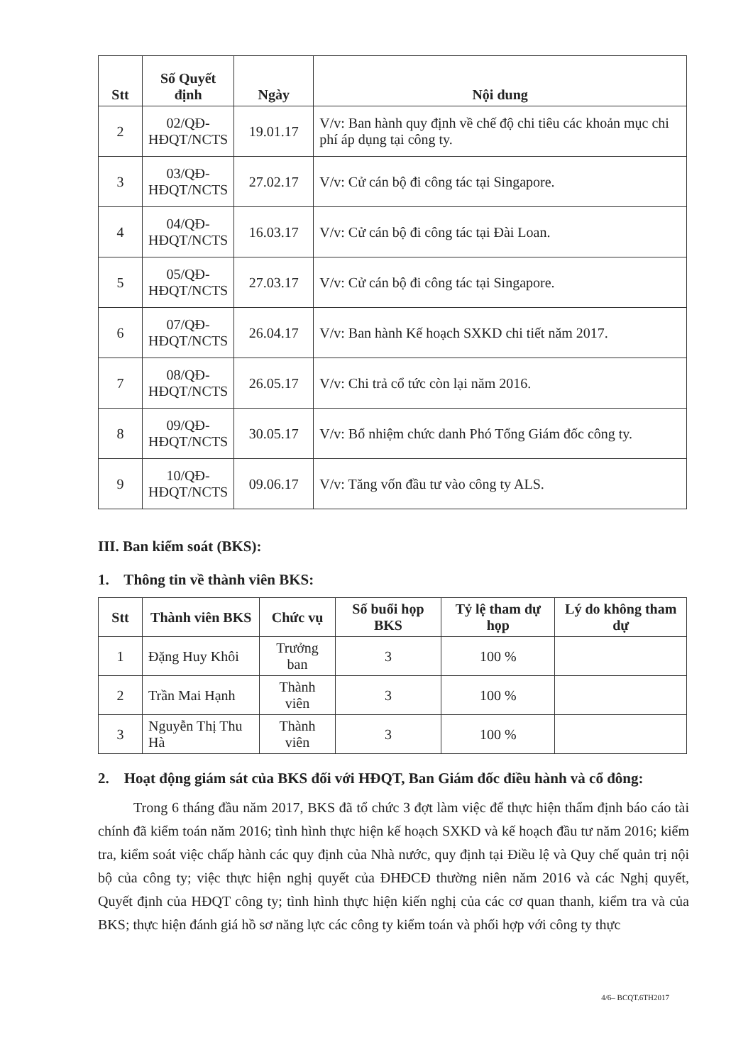| Stt | Số Quyết định | Ngày | Nội dung |
| --- | --- | --- | --- |
| 2 | 02/QĐ-HĐQT/NCTS | 19.01.17 | V/v: Ban hành quy định về chế độ chi tiêu các khoản mục chi phí áp dụng tại công ty. |
| 3 | 03/QĐ-HĐQT/NCTS | 27.02.17 | V/v: Cử cán bộ đi công tác tại Singapore. |
| 4 | 04/QĐ-HĐQT/NCTS | 16.03.17 | V/v: Cử cán bộ đi công tác tại Đài Loan. |
| 5 | 05/QĐ-HĐQT/NCTS | 27.03.17 | V/v: Cử cán bộ đi công tác tại Singapore. |
| 6 | 07/QĐ-HĐQT/NCTS | 26.04.17 | V/v: Ban hành Kế hoạch SXKD chi tiết năm 2017. |
| 7 | 08/QĐ-HĐQT/NCTS | 26.05.17 | V/v: Chi trả cổ tức còn lại năm 2016. |
| 8 | 09/QĐ-HĐQT/NCTS | 30.05.17 | V/v: Bổ nhiệm chức danh Phó Tổng Giám đốc công ty. |
| 9 | 10/QĐ-HĐQT/NCTS | 09.06.17 | V/v: Tăng vốn đầu tư vào công ty ALS. |
III. Ban kiểm soát (BKS):
1. Thông tin về thành viên BKS:
| Stt | Thành viên BKS | Chức vụ | Số buổi họp BKS | Tỷ lệ tham dự họp | Lý do không tham dự |
| --- | --- | --- | --- | --- | --- |
| 1 | Đặng Huy Khôi | Trưởng ban | 3 | 100 % | |
| 2 | Trần Mai Hạnh | Thành viên | 3 | 100 % | |
| 3 | Nguyễn Thị Thu Hà | Thành viên | 3 | 100 % | |
2. Hoạt động giám sát của BKS đối với HĐQT, Ban Giám đốc điều hành và cổ đông:
Trong 6 tháng đầu năm 2017, BKS đã tổ chức 3 đợt làm việc để thực hiện thẩm định báo cáo tài chính đã kiểm toán năm 2016; tình hình thực hiện kế hoạch SXKD và kế hoạch đầu tư năm 2016; kiểm tra, kiểm soát việc chấp hành các quy định của Nhà nước, quy định tại Điều lệ và Quy chế quản trị nội bộ của công ty; việc thực hiện nghị quyết của ĐHĐCĐ thường niên năm 2016 và các Nghị quyết, Quyết định của HĐQT công ty; tình hình thực hiện kiến nghị của các cơ quan thanh, kiểm tra và của BKS; thực hiện đánh giá hồ sơ năng lực các công ty kiểm toán và phối hợp với công ty thực
4/6– BCQT.6TH2017